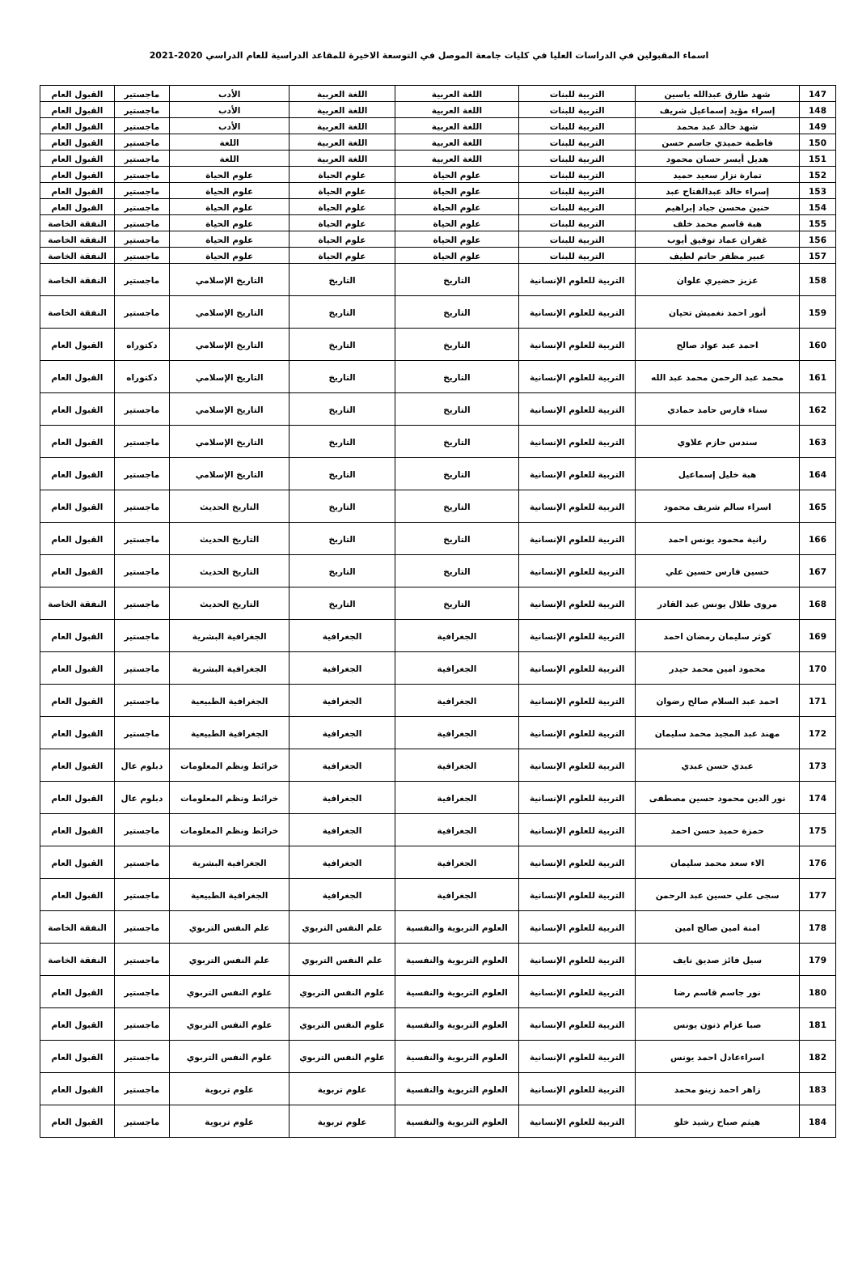اسماء المقبولين في الدراسات العليا في كليات جامعة الموصل في التوسعة الاخيرة للمقاعد الدراسية للعام الدراسي 2020-2021
| 147 | شهد طارق عبدالله ياسين | التربية للبنات | اللغة العربية | اللغة العربية | الأدب | ماجستير | القبول العام |
| 148 | إسراء مؤيد إسماعيل شريف | التربية للبنات | اللغة العربية | اللغة العربية | الأدب | ماجستير | القبول العام |
| 149 | شهد خالد عبد محمد | التربية للبنات | اللغة العربية | اللغة العربية | الأدب | ماجستير | القبول العام |
| 150 | فاطمة حميدي جاسم حسن | التربية للبنات | اللغة العربية | اللغة العربية | اللغة | ماجستير | القبول العام |
| 151 | هديل أيسر حسان محمود | التربية للبنات | اللغة العربية | اللغة العربية | اللغة | ماجستير | القبول العام |
| 152 | تمارة نزار سعيد حميد | التربية للبنات | علوم الحياة | علوم الحياة | علوم الحياة | ماجستير | القبول العام |
| 153 | إسراء خالد عبدالفتاح عبد | التربية للبنات | علوم الحياة | علوم الحياة | علوم الحياة | ماجستير | القبول العام |
| 154 | حنين محسن جياد إبراهيم | التربية للبنات | علوم الحياة | علوم الحياة | علوم الحياة | ماجستير | القبول العام |
| 155 | هبة قاسم محمد خلف | التربية للبنات | علوم الحياة | علوم الحياة | علوم الحياة | ماجستير | النفقة الخاصة |
| 156 | غفران عماد توفيق أيوب | التربية للبنات | علوم الحياة | علوم الحياة | علوم الحياة | ماجستير | النفقة الخاصة |
| 157 | عبير مظفر حاتم لطيف | التربية للبنات | علوم الحياة | علوم الحياة | علوم الحياة | ماجستير | النفقة الخاصة |
| 158 | عزيز حضيري علوان | التربية للعلوم الإنسانية | التاريخ | التاريخ | التاريخ الإسلامي | ماجستير | النفقة الخاصة |
| 159 | أنور احمد نغميش تحيان | التربية للعلوم الإنسانية | التاريخ | التاريخ | التاريخ الإسلامي | ماجستير | النفقة الخاصة |
| 160 | احمد عبد عواد صالح | التربية للعلوم الإنسانية | التاريخ | التاريخ | التاريخ الإسلامي | دكتوراه | القبول العام |
| 161 | محمد عبد الرحمن محمد عبد الله | التربية للعلوم الإنسانية | التاريخ | التاريخ | التاريخ الإسلامي | دكتوراه | القبول العام |
| 162 | سناء فارس حامد حمادي | التربية للعلوم الإنسانية | التاريخ | التاريخ | التاريخ الإسلامي | ماجستير | القبول العام |
| 163 | سندس حازم علاوي | التربية للعلوم الإنسانية | التاريخ | التاريخ | التاريخ الإسلامي | ماجستير | القبول العام |
| 164 | هبة خليل إسماعيل | التربية للعلوم الإنسانية | التاريخ | التاريخ | التاريخ الإسلامي | ماجستير | القبول العام |
| 165 | اسراء سالم شريف محمود | التربية للعلوم الإنسانية | التاريخ | التاريخ | التاريخ الحديث | ماجستير | القبول العام |
| 166 | رانية محمود يونس احمد | التربية للعلوم الإنسانية | التاريخ | التاريخ | التاريخ الحديث | ماجستير | القبول العام |
| 167 | حسين فارس حسين علي | التربية للعلوم الإنسانية | التاريخ | التاريخ | التاريخ الحديث | ماجستير | القبول العام |
| 168 | مروى طلال يونس عبد القادر | التربية للعلوم الإنسانية | التاريخ | التاريخ | التاريخ الحديث | ماجستير | النفقة الخاصة |
| 169 | كوثر سليمان رمضان احمد | التربية للعلوم الإنسانية | الجغرافية | الجغرافية | الجغرافية البشرية | ماجستير | القبول العام |
| 170 | محمود امين محمد حيدر | التربية للعلوم الإنسانية | الجغرافية | الجغرافية | الجغرافية البشرية | ماجستير | القبول العام |
| 171 | احمد عبد السلام صالح رضوان | التربية للعلوم الإنسانية | الجغرافية | الجغرافية | الجغرافية الطبيعية | ماجستير | القبول العام |
| 172 | مهند عبد المجيد محمد سليمان | التربية للعلوم الإنسانية | الجغرافية | الجغرافية | الجغرافية الطبيعية | ماجستير | القبول العام |
| 173 | عبدي حسن عبدي | التربية للعلوم الإنسانية | الجغرافية | الجغرافية | خرائط ونظم المعلومات | دبلوم عال | القبول العام |
| 174 | نور الدين محمود حسين مصطفى | التربية للعلوم الإنسانية | الجغرافية | الجغرافية | خرائط ونظم المعلومات | دبلوم عال | القبول العام |
| 175 | حمزة حميد حسن احمد | التربية للعلوم الإنسانية | الجغرافية | الجغرافية | خرائط ونظم المعلومات | ماجستير | القبول العام |
| 176 | الاء سعد محمد سليمان | التربية للعلوم الإنسانية | الجغرافية | الجغرافية | الجغرافية البشرية | ماجستير | القبول العام |
| 177 | سجى علي حسين عبد الرحمن | التربية للعلوم الإنسانية | الجغرافية | الجغرافية | الجغرافية الطبيعية | ماجستير | القبول العام |
| 178 | امنة امين صالح امين | التربية للعلوم الإنسانية | العلوم التربوية والنفسية | علم النفس التربوي | علم النفس التربوي | ماجستير | النفقة الخاصة |
| 179 | سيل فائز صديق نايف | التربية للعلوم الإنسانية | العلوم التربوية والنفسية | علم النفس التربوي | علم النفس التربوي | ماجستير | النفقة الخاصة |
| 180 | نور جاسم قاسم رضا | التربية للعلوم الإنسانية | العلوم التربوية والنفسية | علوم النفس التربوي | علوم النفس التربوي | ماجستير | القبول العام |
| 181 | صبا عزام ذنون يونس | التربية للعلوم الإنسانية | العلوم التربوية والنفسية | علوم النفس التربوي | علوم النفس التربوي | ماجستير | القبول العام |
| 182 | اسراءعادل احمد يونس | التربية للعلوم الإنسانية | العلوم التربوية والنفسية | علوم النفس التربوي | علوم النفس التربوي | ماجستير | القبول العام |
| 183 | زاهر احمد زينو محمد | التربية للعلوم الإنسانية | العلوم التربوية والنفسية | علوم تربوية | علوم تربوية | ماجستير | القبول العام |
| 184 | هيثم صباح رشيد خلو | التربية للعلوم الإنسانية | العلوم التربوية والنفسية | علوم تربوية | علوم تربوية | ماجستير | القبول العام |